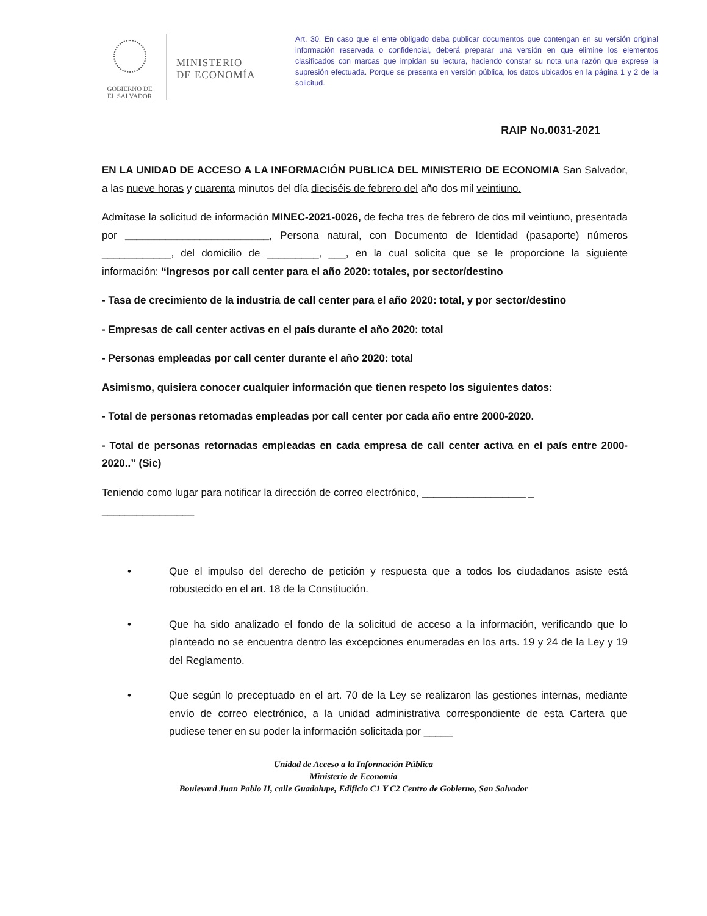GOBIERNO DE
EL SALVADOR
MINISTERIO
DE ECONOMÍA
Art. 30. En caso que el ente obligado deba publicar documentos que contengan en su versión original información reservada o confidencial, deberá preparar una versión en que elimine los elementos clasificados con marcas que impidan su lectura, haciendo constar su nota una razón que exprese la supresión efectuada. Porque se presenta en versión pública, los datos ubicados en la página 1 y 2 de la solicitud.
RAIP No.0031-2021
EN LA UNIDAD DE ACCESO A LA INFORMACIÓN PUBLICA DEL MINISTERIO DE ECONOMIA San Salvador, a las nueve horas y cuarenta minutos del día dieciséis de febrero del año dos mil veintiuno.
Admítase la solicitud de información MINEC-2021-0026, de fecha tres de febrero de dos mil veintiuno, presentada por _________________________, Persona natural, con Documento de Identidad (pasaporte) números ____________, del domicilio de _________, ___, en la cual solicita que se le proporcione la siguiente información: “Ingresos por call center para el año 2020: totales, por sector/destino
- Tasa de crecimiento de la industria de call center para el año 2020: total, y por sector/destino
- Empresas de call center activas en el país durante el año 2020: total
- Personas empleadas por call center durante el año 2020: total
Asimismo, quisiera conocer cualquier información que tienen respeto los siguientes datos:
- Total de personas retornadas empleadas por call center por cada año entre 2000-2020.
- Total de personas retornadas empleadas en cada empresa de call center activa en el país entre 2000-2020..” (Sic)
Teniendo como lugar para notificar la dirección de correo electrónico, __________________ _
________________
• Que el impulso del derecho de petición y respuesta que a todos los ciudadanos asiste está robustecido en el art. 18 de la Constitución.
• Que ha sido analizado el fondo de la solicitud de acceso a la información, verificando que lo planteado no se encuentra dentro las excepciones enumeradas en los arts. 19 y 24 de la Ley y 19 del Reglamento.
• Que según lo preceptuado en el art. 70 de la Ley se realizaron las gestiones internas, mediante envío de correo electrónico, a la unidad administrativa correspondiente de esta Cartera que pudiese tener en su poder la información solicitada por _____
Unidad de Acceso a la Información Pública
Ministerio de Economía
Boulevard Juan Pablo II, calle Guadalupe, Edificio C1 Y C2 Centro de Gobierno, San Salvador